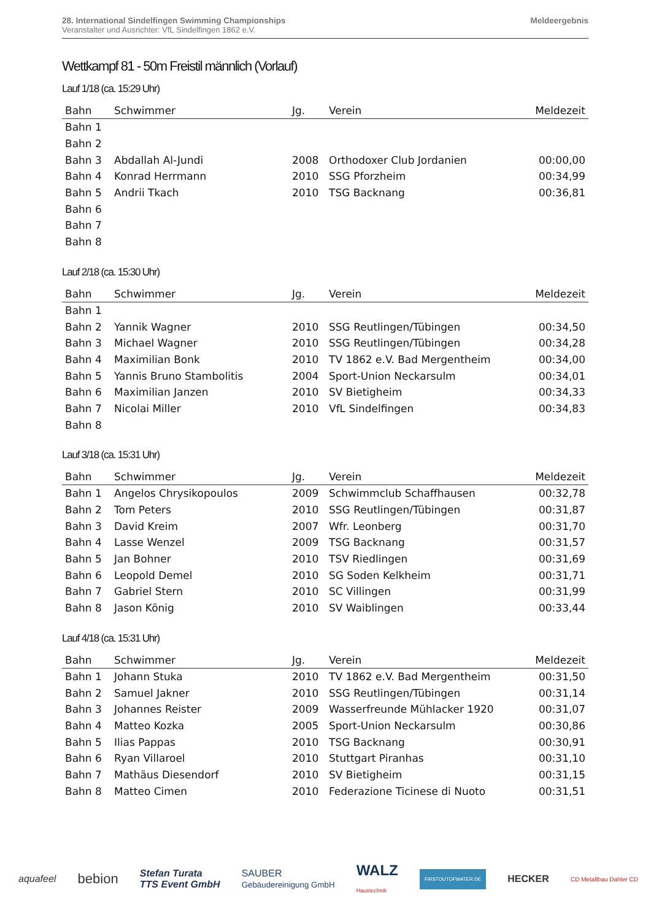28. International Sindelfingen Swimming Championships
Veranstalter und Ausrichter: VfL Sindelfingen 1862 e.V.
Meldeergebnis
Wettkampf 81 - 50m Freistil männlich (Vorlauf)
Lauf 1/18 (ca. 15:29 Uhr)
| Bahn | Schwimmer | Jg. | Verein | Meldezeit |
| --- | --- | --- | --- | --- |
| Bahn 1 | | | | |
| Bahn 2 | | | | |
| Bahn 3 | Abdallah Al-Jundi | 2008 | Orthodoxer Club Jordanien | 00:00,00 |
| Bahn 4 | Konrad Herrmann | 2010 | SSG Pforzheim | 00:34,99 |
| Bahn 5 | Andrii Tkach | 2010 | TSG Backnang | 00:36,81 |
| Bahn 6 | | | | |
| Bahn 7 | | | | |
| Bahn 8 | | | | |
Lauf 2/18 (ca. 15:30 Uhr)
| Bahn | Schwimmer | Jg. | Verein | Meldezeit |
| --- | --- | --- | --- | --- |
| Bahn 1 | | | | |
| Bahn 2 | Yannik Wagner | 2010 | SSG Reutlingen/Tübingen | 00:34,50 |
| Bahn 3 | Michael Wagner | 2010 | SSG Reutlingen/Tübingen | 00:34,28 |
| Bahn 4 | Maximilian Bonk | 2010 | TV 1862 e.V. Bad Mergentheim | 00:34,00 |
| Bahn 5 | Yannis Bruno Stambolitis | 2004 | Sport-Union Neckarsulm | 00:34,01 |
| Bahn 6 | Maximilian Janzen | 2010 | SV Bietigheim | 00:34,33 |
| Bahn 7 | Nicolai Miller | 2010 | VfL Sindelfingen | 00:34,83 |
| Bahn 8 | | | | |
Lauf 3/18 (ca. 15:31 Uhr)
| Bahn | Schwimmer | Jg. | Verein | Meldezeit |
| --- | --- | --- | --- | --- |
| Bahn 1 | Angelos Chrysikopoulos | 2009 | Schwimmclub Schaffhausen | 00:32,78 |
| Bahn 2 | Tom Peters | 2010 | SSG Reutlingen/Tübingen | 00:31,87 |
| Bahn 3 | David Kreim | 2007 | Wfr. Leonberg | 00:31,70 |
| Bahn 4 | Lasse Wenzel | 2009 | TSG Backnang | 00:31,57 |
| Bahn 5 | Jan Bohner | 2010 | TSV Riedlingen | 00:31,69 |
| Bahn 6 | Leopold Demel | 2010 | SG Soden Kelkheim | 00:31,71 |
| Bahn 7 | Gabriel Stern | 2010 | SC Villingen | 00:31,99 |
| Bahn 8 | Jason König | 2010 | SV Waiblingen | 00:33,44 |
Lauf 4/18 (ca. 15:31 Uhr)
| Bahn | Schwimmer | Jg. | Verein | Meldezeit |
| --- | --- | --- | --- | --- |
| Bahn 1 | Johann Stuka | 2010 | TV 1862 e.V. Bad Mergentheim | 00:31,50 |
| Bahn 2 | Samuel Jakner | 2010 | SSG Reutlingen/Tübingen | 00:31,14 |
| Bahn 3 | Johannes Reister | 2009 | Wasserfreunde Mühlacker 1920 | 00:31,07 |
| Bahn 4 | Matteo Kozka | 2005 | Sport-Union Neckarsulm | 00:30,86 |
| Bahn 5 | Ilias Pappas | 2010 | TSG Backnang | 00:30,91 |
| Bahn 6 | Ryan Villaroel | 2010 | Stuttgart Piranhas | 00:31,10 |
| Bahn 7 | Mathäus Diesendorf | 2010 | SV Bietigheim | 00:31,15 |
| Bahn 8 | Matteo Cimen | 2010 | Federazione Ticinese di Nuoto | 00:31,51 |
aquafeel bebion Stefan Turata
TTS Event GmbH SAUBER
Gebäudereinigung GmbH WALZ
Haustechnik FIRSTOUTOFWATER.DE HECKER CD Metallbau Dahler CD